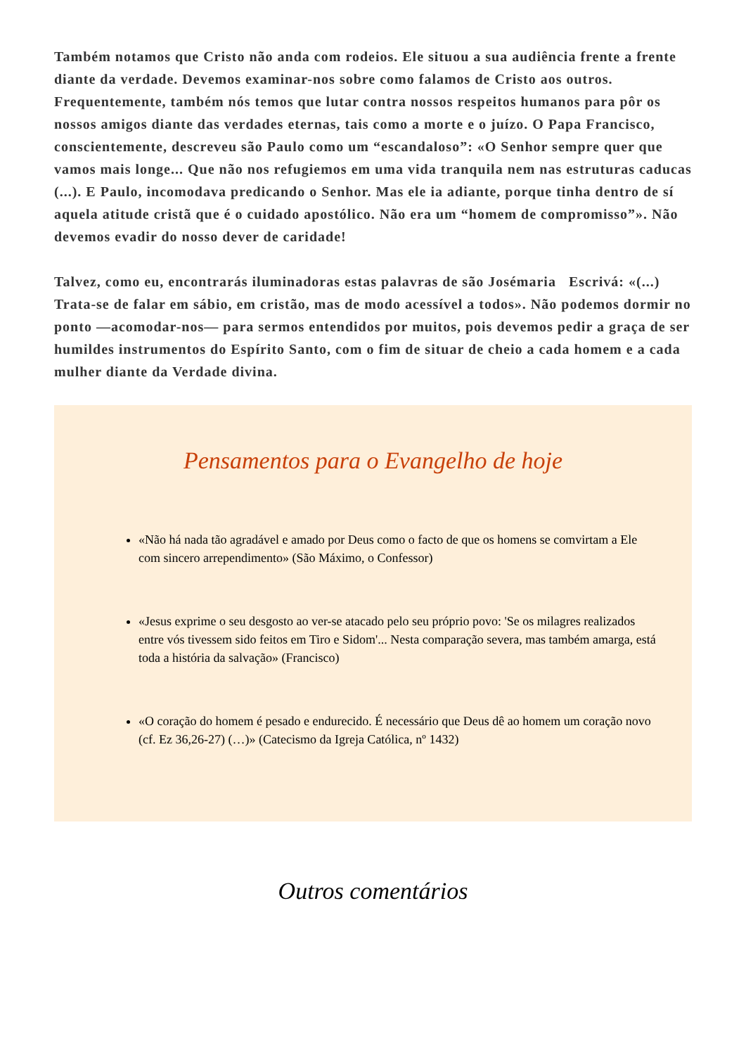Também notamos que Cristo não anda com rodeios. Ele situou a sua audiência frente a frente diante da verdade. Devemos examinar-nos sobre como falamos de Cristo aos outros. Frequentemente, também nós temos que lutar contra nossos respeitos humanos para pôr os nossos amigos diante das verdades eternas, tais como a morte e o juízo. O Papa Francisco, conscientemente, descreveu são Paulo como um “escandaloso”: «O Senhor sempre quer que vamos mais longe... Que não nos refugiemos em uma vida tranquila nem nas estruturas caducas (...). E Paulo, incomodava predicando o Senhor. Mas ele ia adiante, porque tinha dentro de sí aquela atitude cristã que é o cuidado apostólico. Não era um “homem de compromisso”». Não devemos evadir do nosso dever de caridade!
Talvez, como eu, encontrarás iluminadoras estas palavras de são Josémaria Escrivá: «(...) Trata-se de falar em sábio, em cristão, mas de modo acessível a todos». Não podemos dormir no ponto —acomodar-nos— para sermos entendidos por muitos, pois devemos pedir a graça de ser humildes instrumentos do Espírito Santo, com o fim de situar de cheio a cada homem e a cada mulher diante da Verdade divina.
Pensamentos para o Evangelho de hoje
«Não há nada tão agradável e amado por Deus como o facto de que os homens se comvirtam a Ele com sincero arrependimento» (São Máximo, o Confessor)
«Jesus exprime o seu desgosto ao ver-se atacado pelo seu próprio povo: 'Se os milagres realizados entre vós tivessem sido feitos em Tiro e Sidom'... Nesta comparação severa, mas também amarga, está toda a história da salvação» (Francisco)
«O coração do homem é pesado e endurecido. É necessário que Deus dê ao homem um coração novo (cf. Ez 36,26-27) (…)» (Catecismo da Igreja Católica, nº 1432)
Outros comentários